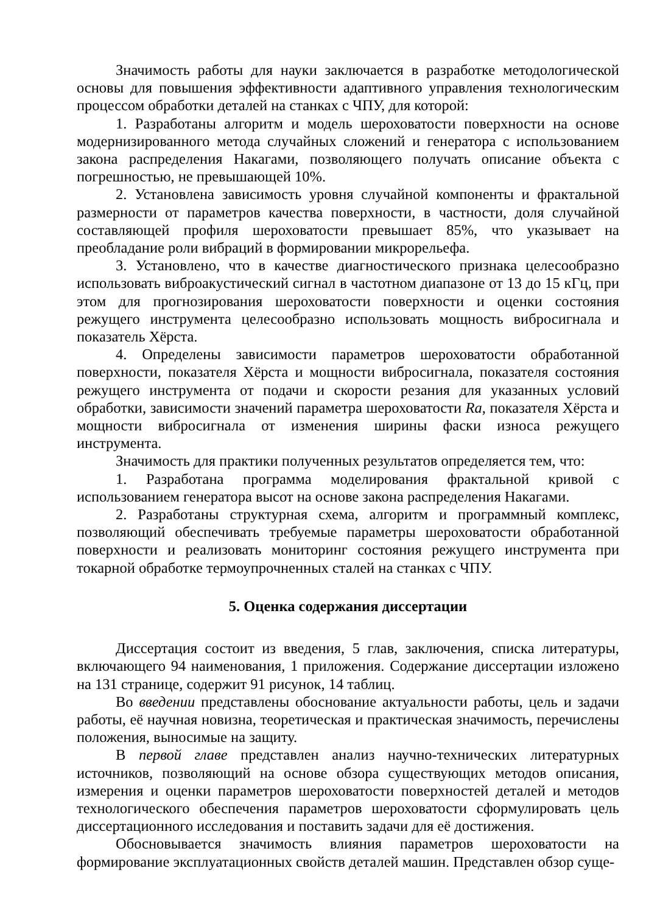Значимость работы для науки заключается в разработке методологической основы для повышения эффективности адаптивного управления технологическим процессом обработки деталей на станках с ЧПУ, для которой:
1. Разработаны алгоритм и модель шероховатости поверхности на основе модернизированного метода случайных сложений и генератора с использованием закона распределения Накагами, позволяющего получать описание объекта с погрешностью, не превышающей 10%.
2. Установлена зависимость уровня случайной компоненты и фрактальной размерности от параметров качества поверхности, в частности, доля случайной составляющей профиля шероховатости превышает 85%, что указывает на преобладание роли вибраций в формировании микрорельефа.
3. Установлено, что в качестве диагностического признака целесообразно использовать виброакустический сигнал в частотном диапазоне от 13 до 15 кГц, при этом для прогнозирования шероховатости поверхности и оценки состояния режущего инструмента целесообразно использовать мощность вибросигнала и показатель Хёрста.
4. Определены зависимости параметров шероховатости обработанной поверхности, показателя Хёрста и мощности вибросигнала, показателя состояния режущего инструмента от подачи и скорости резания для указанных условий обработки, зависимости значений параметра шероховатости Ra, показателя Хёрста и мощности вибросигнала от изменения ширины фаски износа режущего инструмента.
Значимость для практики полученных результатов определяется тем, что:
1. Разработана программа моделирования фрактальной кривой с использованием генератора высот на основе закона распределения Накагами.
2. Разработаны структурная схема, алгоритм и программный комплекс, позволяющий обеспечивать требуемые параметры шероховатости обработанной поверхности и реализовать мониторинг состояния режущего инструмента при токарной обработке термоупрочненных сталей на станках с ЧПУ.
5. Оценка содержания диссертации
Диссертация состоит из введения, 5 глав, заключения, списка литературы, включающего 94 наименования, 1 приложения. Содержание диссертации изложено на 131 странице, содержит 91 рисунок, 14 таблиц.
Во введении представлены обоснование актуальности работы, цель и задачи работы, её научная новизна, теоретическая и практическая значимость, перечислены положения, выносимые на защиту.
В первой главе представлен анализ научно-технических литературных источников, позволяющий на основе обзора существующих методов описания, измерения и оценки параметров шероховатости поверхностей деталей и методов технологического обеспечения параметров шероховатости сформулировать цель диссертационного исследования и поставить задачи для её достижения.
Обосновывается значимость влияния параметров шероховатости на формирование эксплуатационных свойств деталей машин. Представлен обзор суще-